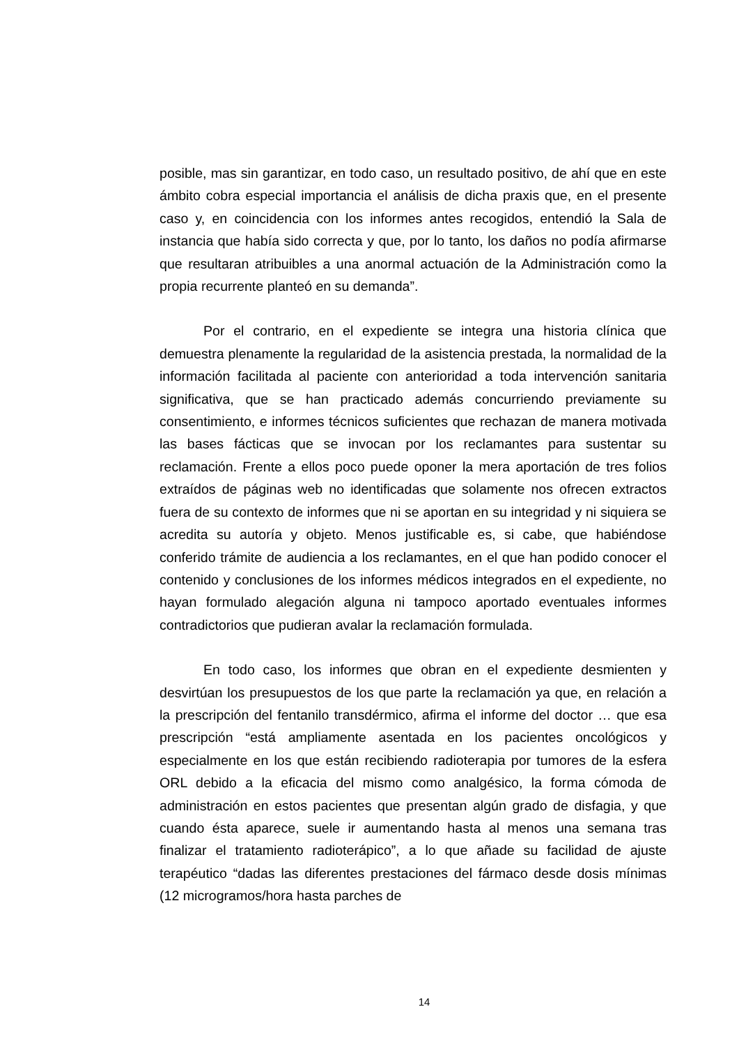posible, mas sin garantizar, en todo caso, un resultado positivo, de ahí que en este ámbito cobra especial importancia el análisis de dicha praxis que, en el presente caso y, en coincidencia con los informes antes recogidos, entendió la Sala de instancia que había sido correcta y que, por lo tanto, los daños no podía afirmarse que resultaran atribuibles a una anormal actuación de la Administración como la propia recurrente planteó en su demanda”.
Por el contrario, en el expediente se integra una historia clínica que demuestra plenamente la regularidad de la asistencia prestada, la normalidad de la información facilitada al paciente con anterioridad a toda intervención sanitaria significativa, que se han practicado además concurriendo previamente su consentimiento, e informes técnicos suficientes que rechazan de manera motivada las bases fácticas que se invocan por los reclamantes para sustentar su reclamación. Frente a ellos poco puede oponer la mera aportación de tres folios extraídos de páginas web no identificadas que solamente nos ofrecen extractos fuera de su contexto de informes que ni se aportan en su integridad y ni siquiera se acredita su autoría y objeto. Menos justificable es, si cabe, que habiéndose conferido trámite de audiencia a los reclamantes, en el que han podido conocer el contenido y conclusiones de los informes médicos integrados en el expediente, no hayan formulado alegación alguna ni tampoco aportado eventuales informes contradictorios que pudieran avalar la reclamación formulada.
En todo caso, los informes que obran en el expediente desmienten y desvirtúan los presupuestos de los que parte la reclamación ya que, en relación a la prescripción del fentanilo transdérmico, afirma el informe del doctor … que esa prescripción “está ampliamente asentada en los pacientes oncológicos y especialmente en los que están recibiendo radioterapia por tumores de la esfera ORL debido a la eficacia del mismo como analgésico, la forma cómoda de administración en estos pacientes que presentan algún grado de disfagia, y que cuando ésta aparece, suele ir aumentando hasta al menos una semana tras finalizar el tratamiento radioterápico”, a lo que añade su facilidad de ajuste terapéutico “dadas las diferentes prestaciones del fármaco desde dosis mínimas (12 microgramos/hora hasta parches de
14